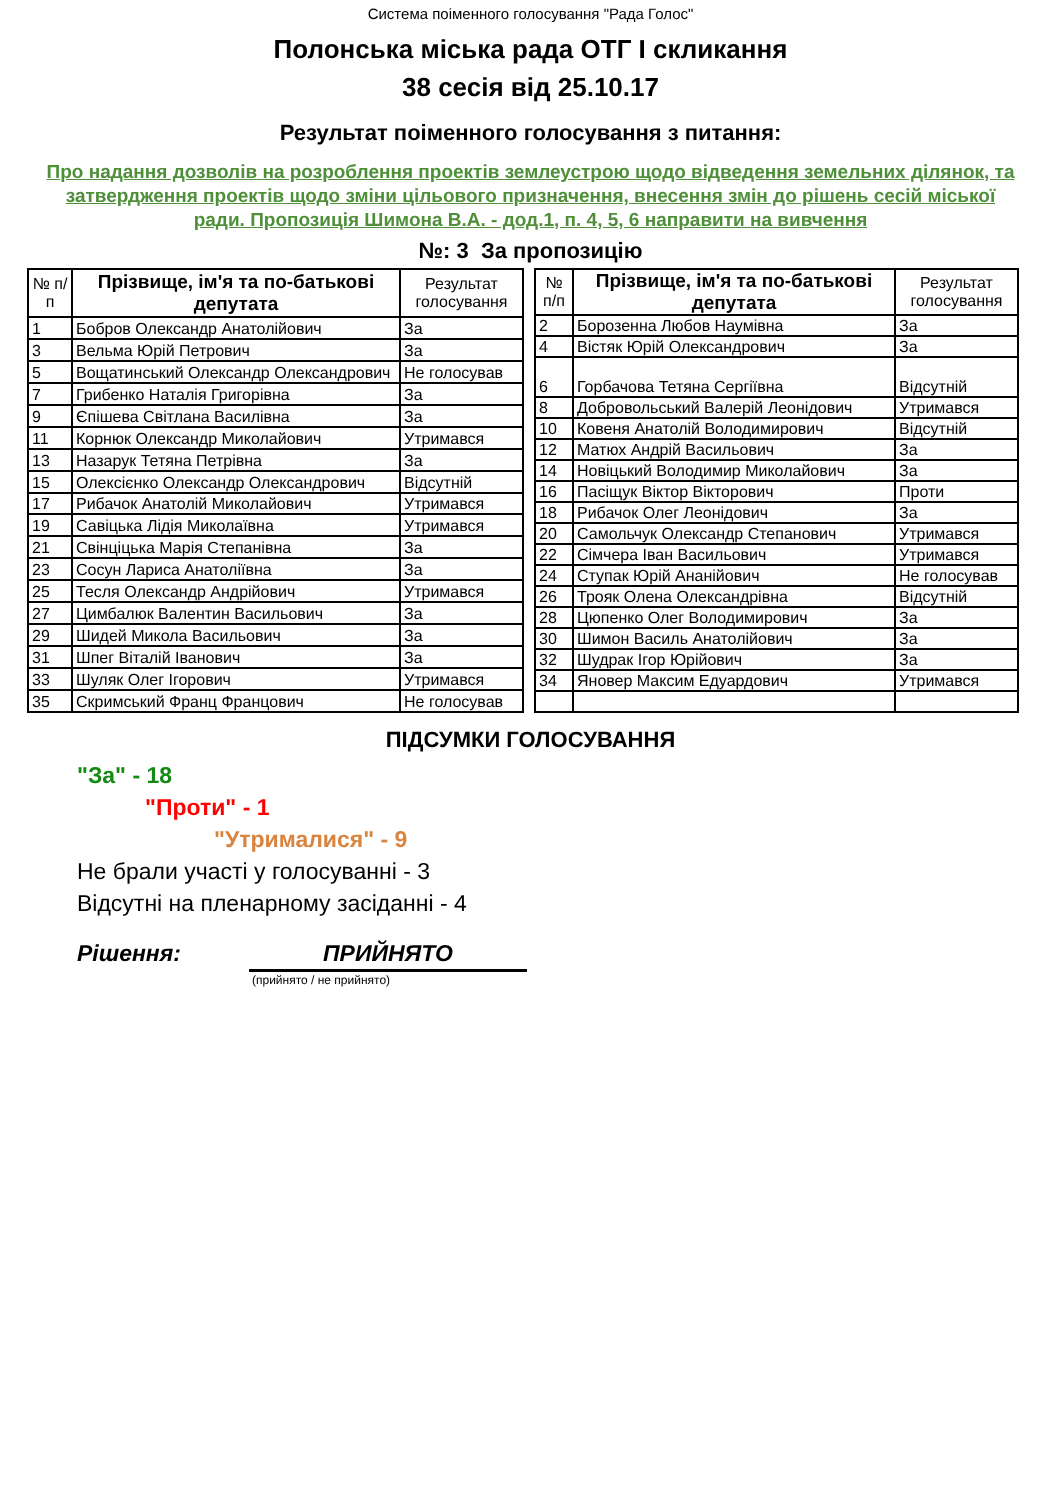Система поіменного голосування "Рада Голос"
Полонська міська рада ОТГ I скликання
38 сесія від 25.10.17
Результат поіменного голосування з питання:
Про надання дозволів на розроблення проектів землеустрою щодо відведення земельних ділянок, та затвердження проектів щодо зміни цільового призначення, внесення змін до рішень сесій міської ради. Пропозиція Шимона В.А. - дод.1, п. 4, 5, 6 направити на вивчення
№: 3 За пропозицію
| № п/п | Прізвище, ім'я та по-батькові депутата | Результат голосування |
| --- | --- | --- |
| 1 | Бобров Олександр Анатолійович | За |
| 3 | Вельма Юрій Петрович | За |
| 5 | Вощатинський Олександр Олександрович | Не голосував |
| 7 | Грибенко Наталія Григорівна | За |
| 9 | Єпішева Світлана Василівна | За |
| 11 | Корнюк Олександр Миколайович | Утримався |
| 13 | Назарук Тетяна Петрівна | За |
| 15 | Олексієнко Олександр Олександрович | Відсутній |
| 17 | Рибачок Анатолій Миколайович | Утримався |
| 19 | Савіцька Лідія Миколаївна | Утримався |
| 21 | Свінціцька Марія Степанівна | За |
| 23 | Сосун Лариса Анатоліївна | За |
| 25 | Тесля Олександр Андрійович | Утримався |
| 27 | Цимбалюк Валентин Васильович | За |
| 29 | Шидей Микола Васильович | За |
| 31 | Шпег Віталій Іванович | За |
| 33 | Шуляк Олег Ігорович | Утримався |
| 35 | Скримський Франц Францович | Не голосував |
| № п/п | Прізвище, ім'я та по-батькові депутата | Результат голосування |
| --- | --- | --- |
| 2 | Борозенна Любов Наумівна | За |
| 4 | Вістяк Юрій Олександрович | За |
| 6 | Горбачова Тетяна Сергіївна | Відсутній |
| 8 | Добровольський Валерій Леонідович | Утримався |
| 10 | Ковеня Анатолій Володимирович | Відсутній |
| 12 | Матюх Андрій Васильович | За |
| 14 | Новіцький Володимир Миколайович | За |
| 16 | Пасіщук Віктор Вікторович | Проти |
| 18 | Рибачок Олег Леонідович | За |
| 20 | Самольчук Олександр Степанович | Утримався |
| 22 | Сімчера Іван Васильович | Утримався |
| 24 | Ступак Юрій Ананійович | Не голосував |
| 26 | Трояк Олена Олександрівна | Відсутній |
| 28 | Цюпенко Олег Володимирович | За |
| 30 | Шимон Василь Анатолійович | За |
| 32 | Шудрак Ігор Юрійович | За |
| 34 | Яновер Максим Едуардович | Утримався |
ПІДСУМКИ ГОЛОСУВАННЯ
"За" - 18
"Проти" - 1
"Утрималися" - 9
Не брали участі у голосуванні - 3
Відсутні на пленарному засіданні - 4
Рішення: ПРИЙНЯТО
(прийнято / не прийнято)